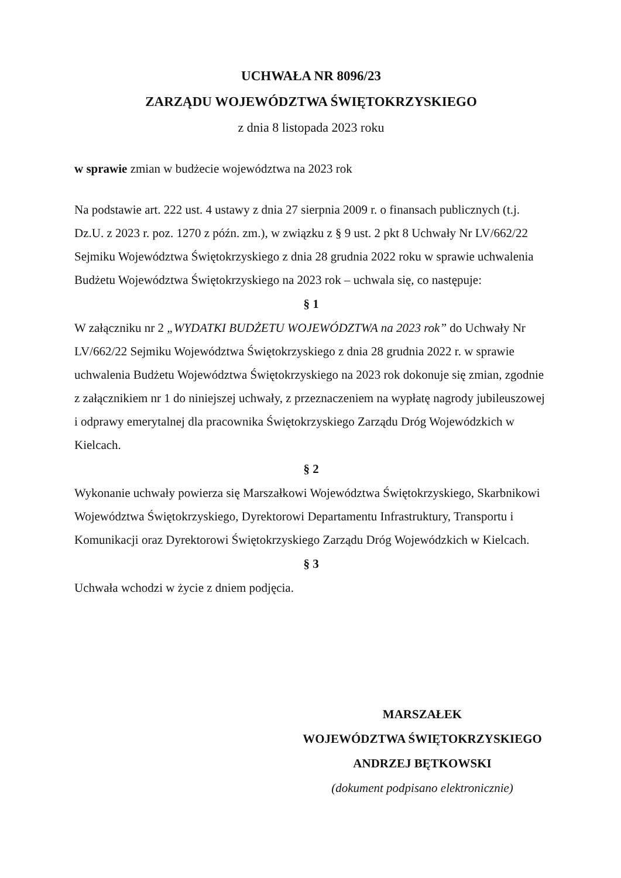UCHWAŁA NR 8096/23
ZARZĄDU WOJEWÓDZTWA ŚWIĘTOKRZYSKIEGO
z dnia 8 listopada 2023 roku
w sprawie zmian w budżecie województwa na 2023 rok
Na podstawie art. 222 ust. 4 ustawy z dnia 27 sierpnia 2009 r. o finansach publicznych (t.j. Dz.U. z 2023 r. poz. 1270 z późn. zm.), w związku z § 9 ust. 2 pkt 8 Uchwały Nr LV/662/22 Sejmiku Województwa Świętokrzyskiego z dnia 28 grudnia 2022 roku w sprawie uchwalenia Budżetu Województwa Świętokrzyskiego na 2023 rok – uchwala się, co następuje:
§ 1
W załączniku nr 2 „WYDATKI BUDŻETU WOJEWÓDZTWA na 2023 rok” do Uchwały Nr LV/662/22 Sejmiku Województwa Świętokrzyskiego z dnia 28 grudnia 2022 r. w sprawie uchwalenia Budżetu Województwa Świętokrzyskiego na 2023 rok dokonuje się zmian, zgodnie z załącznikiem nr 1 do niniejszej uchwały, z przeznaczeniem na wypłatę nagrody jubileuszowej i odprawy emerytalnej dla pracownika Świętokrzyskiego Zarządu Dróg Wojewódzkich w Kielcach.
§ 2
Wykonanie uchwały powierza się Marszałkowi Województwa Świętokrzyskiego, Skarbnikowi Województwa Świętokrzyskiego, Dyrektorowi Departamentu Infrastruktury, Transportu i Komunikacji oraz Dyrektorowi Świętokrzyskiego Zarządu Dróg Wojewódzkich w Kielcach.
§ 3
Uchwała wchodzi w życie z dniem podjęcia.
MARSZAŁEK
WOJEWÓDZTWA ŚWIĘTOKRZYSKIEGO
ANDRZEJ BĘTKOWSKI
(dokument podpisano elektronicznie)